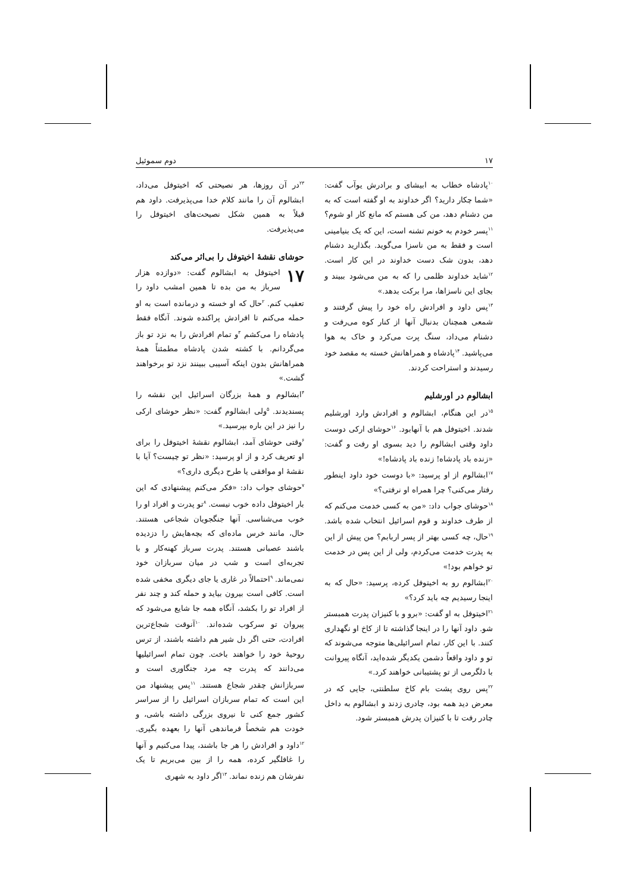۱۷ دوم سموئیل
<sup>۱۰</sup> پادشاه خطاب به ابیشای و برادرش یوآب گفت: «شما چکار دارید؟ اگر خداوند به او گفته است که به من دشنام دهد، من کی هستم که مانع کار او شوم؟ <sup>۱۱</sup>پسر خودم به خونم تشنه است، این که یک بنیامینی است و فقط به من ناسزا می‌گوید. بگذارید دشنام دهد، بدون شک دست خداوند در این کار است. <sup>۱۲</sup>شاید خداوند ظلمی را که به من می‌شود ببیند و بجای این ناسزاها، مرا برکت بدهد.»
<sup>۱۳</sup> پس داود و افرادش راه خود را پیش گرفتند و شمعی همچنان بدنبال آنها از کنار کوه می‌رفت و دشنام می‌داد، سنگ پرت می‌کرد و خاک به هوا می‌پاشید. <sup>۱۴</sup>پادشاه و همراهانش خسته به مقصد خود رسیدند و استراحت کردند.
ابشالوم در اورشلیم
<sup>۱۵</sup> در این هنگام، ابشالوم و افرادش وارد اورشلیم شدند. اخیتوفل هم با آنهابود. <sup>۱۶</sup>حوشای ارکی دوست داود وقتی ابشالوم را دید بسوی او رفت و گفت: «زنده باد پادشاه! زنده باد پادشاه!»
<sup>۱۷</sup> ابشالوم از او پرسید: «با دوست خود داود اینطور رفتار می‌کنی؟ چرا همراه او نرفتی؟»
<sup>۱۸</sup> حوشای جواب داد: «من به کسی خدمت می‌کنم که از طرف خداوند و قوم اسرائیل انتخاب شده باشد. <sup>۱۹</sup>حال، چه کسی بهتر از پسر اربابم؟ من پیش از این به پدرت خدمت می‌کردم، ولی از این پس در خدمت تو خواهم بود!»
<sup>۲۰</sup> ابشالوم رو به اخیتوفل کرده، پرسید: «حال که به اینجا رسیدیم چه باید کرد؟»
<sup>۲۱</sup> اخیتوفل به او گفت: «برو و با کنیزان پدرت همبستر شو. داود آنها را در اینجا گذاشته تا از کاخ او نگهداری کنند. با این کار، تمام اسرائیلی‌ها متوجه می‌شوند که تو و داود واقعاً دشمن یکدیگر شده‌اید، آنگاه پیروانت با دلگرمی از تو پشتیبانی خواهند کرد.»
<sup>۲۲</sup> پس روی پشت بام کاخ سلطنتی، جایی که در معرض دید همه بود، چادری زدند و ابشالوم به داخل چادر رفت تا با کنیزان پدرش همبستر شود.
<sup>۲۳</sup> در آن روزها، هر نصیحتی که اخیتوفل می‌داد، ابشالوم آن را مانند کلام خدا می‌پذیرفت. داود هم قبلاً به همین شکل نصیحت‌های اخیتوفل را می‌پذیرفت.
حوشای نقشهٔ اخیتوفل را بی‌اثر می‌کند
۱۷ اخیتوفل به ابشالوم گفت: «دوازده هزار سرباز به من بده تا همین امشب داود را تعقیب کنم. <sup>۲</sup>حال که او خسته و درمانده است به او حمله می‌کنم تا افرادش پراکنده شوند. آنگاه فقط پادشاه را می‌کشم <sup>۳</sup>و تمام افرادش را به نزد تو باز می‌گردانم. با کشته شدن پادشاه مطمئناً همهٔ همراهانش بدون اینکه آسیبی ببینند نزد تو برخواهند گشت.»
<sup>۴</sup> ابشالوم و همهٔ بزرگان اسرائیل این نقشه را پسندیدند. <sup>۵</sup>ولی ابشالوم گفت: «نظر حوشای ارکی را نیز در این باره بپرسید.»
<sup>۶</sup> وقتی حوشای آمد، ابشالوم نقشهٔ اخیتوفل را برای او تعریف کرد و از او پرسید: «نظر تو چیست؟ آیا با نقشهٔ او موافقی یا طرح دیگری داری؟»
<sup>۷</sup> حوشای جواب داد: «فکر می‌کنم پیشنهادی که این بار اخیتوفل داده خوب نیست. <sup>۸</sup>تو پدرت و افراد او را خوب می‌شناسی. آنها جنگجویان شجاعی هستند. حال، مانند خرس ماده‌ای که بچه‌هایش را دزدیده باشند عصبانی هستند. پدرت سرباز کهنه‌کار و با تجربه‌ای است و شب در میان سربازان خود نمی‌ماند. <sup>۹</sup>احتمالاً در غاری یا جای دیگری مخفی شده است. کافی است بیرون بیاید و حمله کند و چند نفر از افراد تو را بکشد، آنگاه همه جا شایع می‌شود که پیروان تو سرکوب شده‌اند. <sup>۱۰</sup>آنوقت شجاع‌ترین افرادت، حتی اگر دل شیر هم داشته باشند، از ترس روحیهٔ خود را خواهند باخت. چون تمام اسرائیلیها می‌دانند که پدرت چه مرد جنگاوری است و سربازانش چقدر شجاع هستند. <sup>۱۱</sup>پس پیشنهاد من این است که تمام سربازان اسرائیل را از سراسر کشور جمع کنی تا نیروی بزرگی داشته باشی، و خودت هم شخصاً فرماندهی آنها را بعهده بگیری. <sup>۱۲</sup>داود و افرادش را هر جا باشند، پیدا می‌کنیم و آنها را غافلگیر کرده، همه را از بین می‌بریم تا یک نفرشان هم زنده نماند. <sup>۱۳</sup>اگر داود به شهری